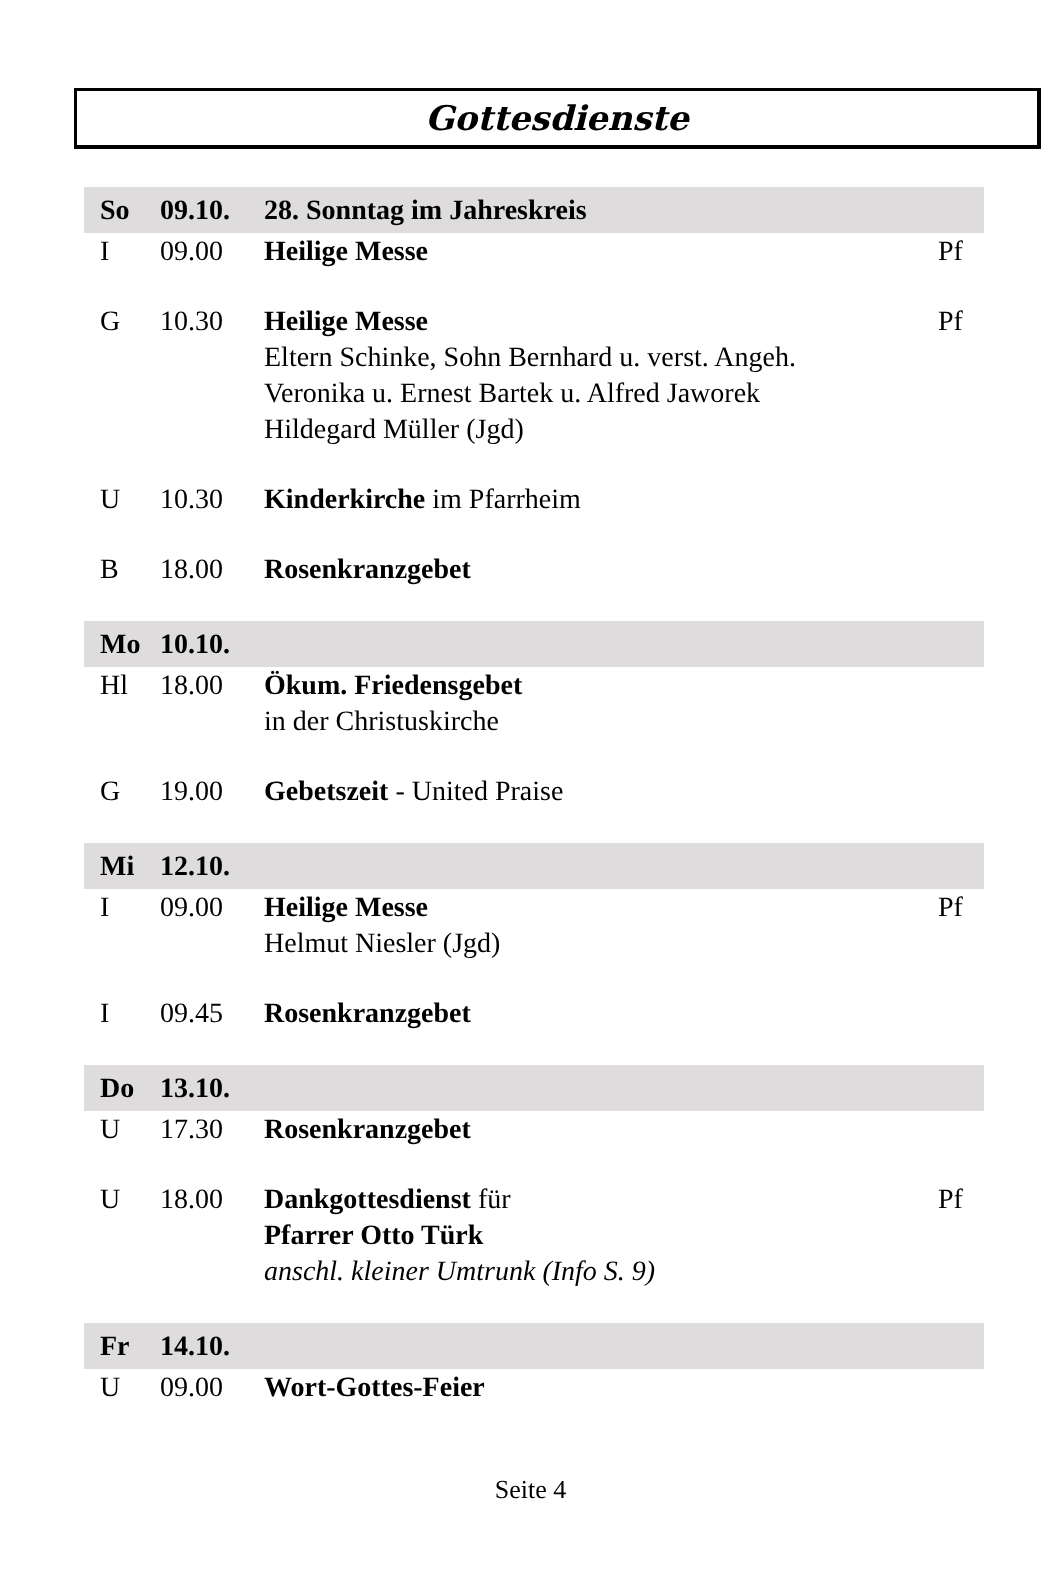Gottesdienste
| So | 09.10. | 28. Sonntag im Jahreskreis | |
| I | 09.00 | Heilige Messe | Pf |
| G | 10.30 | Heilige Messe Eltern Schinke, Sohn Bernhard u. verst. Angeh. Veronika u. Ernest Bartek u. Alfred Jaworek Hildegard Müller (Jgd) | Pf |
| U | 10.30 | Kinderkirche im Pfarrheim | |
| B | 18.00 | Rosenkranzgebet | |
| Mo | 10.10. | | |
| Hl | 18.00 | Ökum. Friedensgebet in der Christuskirche | |
| G | 19.00 | Gebetszeit - United Praise | |
| Mi | 12.10. | | |
| I | 09.00 | Heilige Messe Helmut Niesler (Jgd) | Pf |
| I | 09.45 | Rosenkranzgebet | |
| Do | 13.10. | | |
| U | 17.30 | Rosenkranzgebet | |
| U | 18.00 | Dankgottesdienst für Pfarrer Otto Türk anschl. kleiner Umtrunk (Info S. 9) | Pf |
| Fr | 14.10. | | |
| U | 09.00 | Wort-Gottes-Feier | |
Seite 4